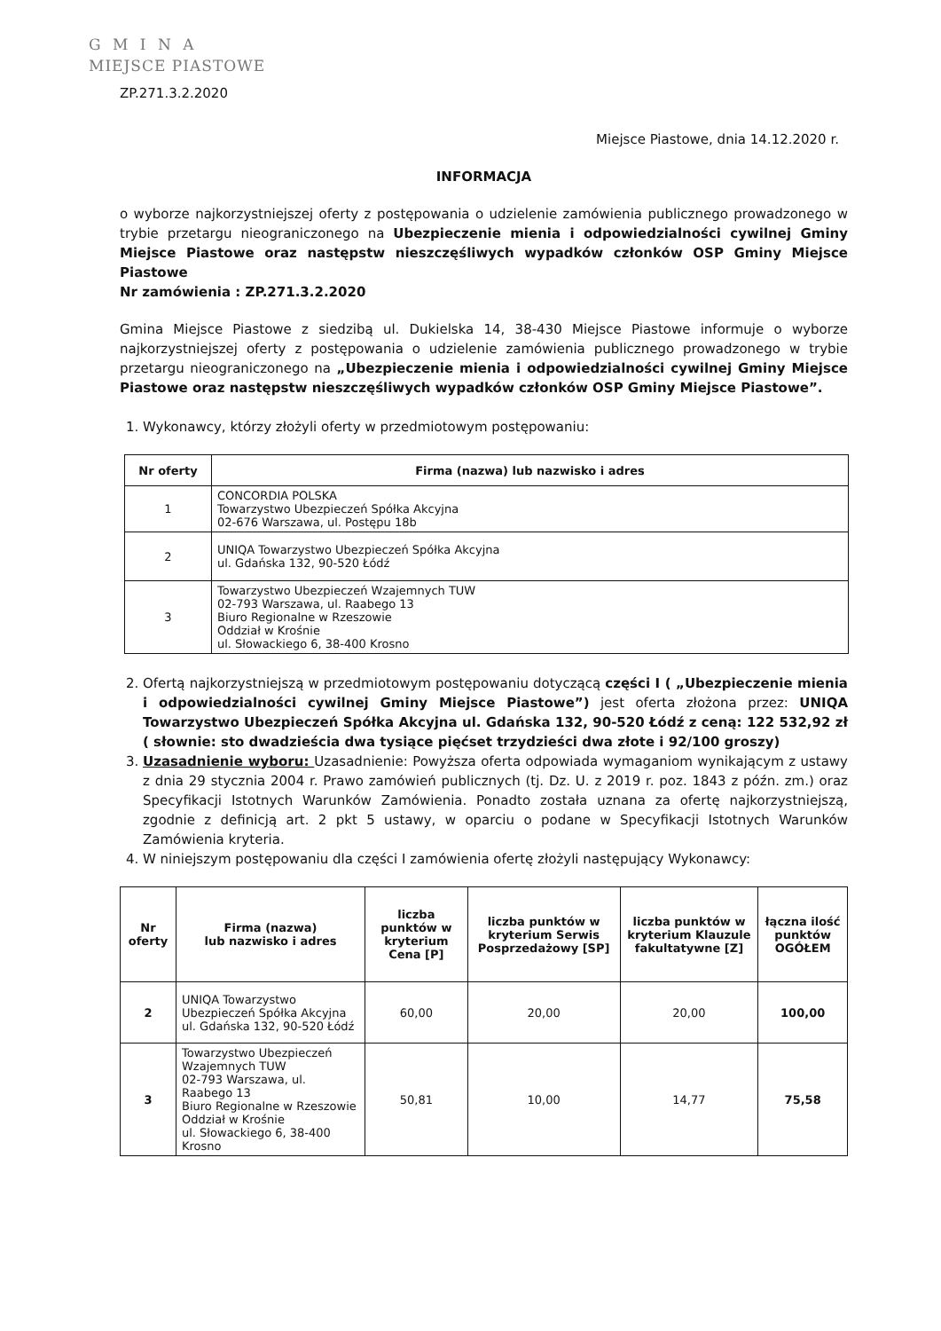G M I N A
MIEJSCE PIASTOWE
ZP.271.3.2.2020
Miejsce Piastowe, dnia 14.12.2020 r.
INFORMACJA
o wyborze najkorzystniejszej oferty z postępowania o udzielenie zamówienia publicznego prowadzonego w trybie przetargu nieograniczonego na Ubezpieczenie mienia i odpowiedzialności cywilnej Gminy Miejsce Piastowe oraz następstw nieszczęśliwych wypadków członków OSP Gminy Miejsce Piastowe
Nr zamówienia : ZP.271.3.2.2020
Gmina Miejsce Piastowe z siedzibą ul. Dukielska 14, 38-430 Miejsce Piastowe informuje o wyborze najkorzystniejszej oferty z postępowania o udzielenie zamówienia publicznego prowadzonego w trybie przetargu nieograniczonego na „Ubezpieczenie mienia i odpowiedzialności cywilnej Gminy Miejsce Piastowe oraz następstw nieszczęśliwych wypadków członków OSP Gminy Miejsce Piastowe”.
1. Wykonawcy, którzy złożyli oferty w przedmiotowym postępowaniu:
| Nr oferty | Firma (nazwa) lub nazwisko i adres |
| --- | --- |
| 1 | CONCORDIA POLSKA Towarzystwo Ubezpieczeń Spółka Akcyjna 02-676 Warszawa, ul. Postępu 18b |
| 2 | UNIQA Towarzystwo Ubezpieczeń Spółka Akcyjna ul. Gdańska 132, 90-520 Łódź |
| 3 | Towarzystwo Ubezpieczeń Wzajemnych TUW 02-793 Warszawa, ul. Raabego 13 Biuro Regionalne w Rzeszowie Oddział w Krośnie ul. Słowackiego 6, 38-400 Krosno |
2. Ofertą najkorzystniejszą w przedmiotowym postępowaniu dotyczącą części I ( „Ubezpieczenie mienia i odpowiedzialności cywilnej Gminy Miejsce Piastowe”) jest oferta złożona przez: UNIQA Towarzystwo Ubezpieczeń Spółka Akcyjna ul. Gdańska 132, 90-520 Łódź z ceną: 122 532,92 zł ( słownie: sto dwadzieścia dwa tysiące pięćset trzydzieści dwa złote i 92/100 groszy)
3. Uzasadnienie wyboru: Uzasadnienie: Powyższa oferta odpowiada wymaganiom wynikającym z ustawy z dnia 29 stycznia 2004 r. Prawo zamówień publicznych (tj. Dz. U. z 2019 r. poz. 1843 z późn. zm.) oraz Specyfikacji Istotnych Warunków Zamówienia. Ponadto została uznana za ofertę najkorzystniejszą, zgodnie z definicją art. 2 pkt 5 ustawy, w oparciu o podane w Specyfikacji Istotnych Warunków Zamówienia kryteria.
4. W niniejszym postępowaniu dla części I zamówienia ofertę złożyli następujący Wykonawcy:
| Nr oferty | Firma (nazwa) lub nazwisko i adres | liczba punktów w kryterium Cena [P] | liczba punktów w kryterium Serwis Posprzedażowy [SP] | liczba punktów w kryterium Klauzule fakultatywne [Z] | łączna ilość punktów OGÓŁEM |
| --- | --- | --- | --- | --- | --- |
| 2 | UNIQA Towarzystwo Ubezpieczeń Spółka Akcyjna ul. Gdańska 132, 90-520 Łódź | 60,00 | 20,00 | 20,00 | 100,00 |
| 3 | Towarzystwo Ubezpieczeń Wzajemnych TUW 02-793 Warszawa, ul. Raabego 13 Biuro Regionalne w Rzeszowie Oddział w Krośnie ul. Słowackiego 6, 38-400 Krosno | 50,81 | 10,00 | 14,77 | 75,58 |